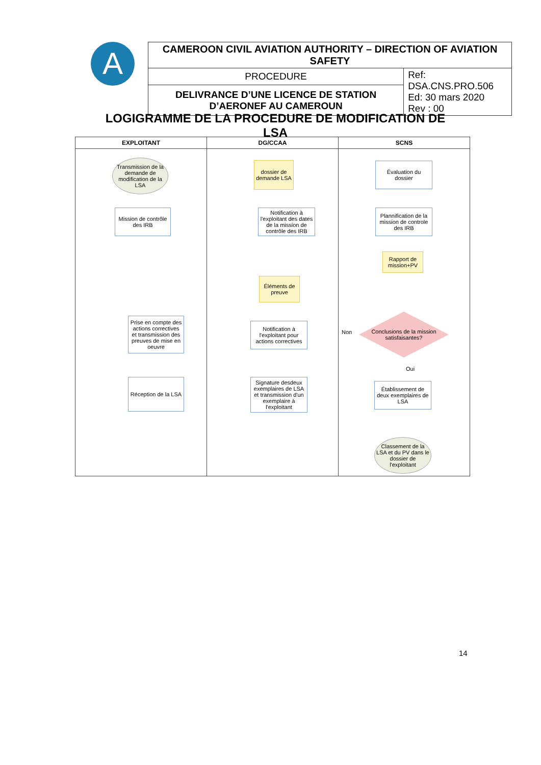A
| CAMEROON CIVIL AVIATION AUTHORITY – DIRECTION OF AVIATION SAFETY | |
| PROCEDURE | Ref: DSA.CNS.PRO.506 Ed: 30 mars 2020 Rev : 00 |
| DELIVRANCE D’UNE LICENCE DE STATION D’AERONEF AU CAMEROUN | |
LOGIGRAMME DE LA PROCEDURE DE MODIFICATION DE LSA
EXPLOITANT
Transmission de la demande de modification de la LSA
Mission de contrôle des IRB
Prise en compte des actions correctives et transmission des preuves de mise en oeuvre
Réception de la LSA
DG/CCAA
dossier de demande LSA
Notification à l'exploitant des dates de la mission de contrôle des IRB
Éléments de preuve
Notification à l'exploitant pour actions correctives
Signature desdeux exemplaires de LSA et transmission d'un exemplaire à l'exploitant
SCNS
Évaluation du dossier
Plannification de la mission de controle des IRB
Rapport de mission+PV
Non
Conclusions de la mission satisfaisantes?
Oui
Établissement de deux exemplaires de LSA
Classement de la LSA et du PV dans le dossier de l'exploitant
14